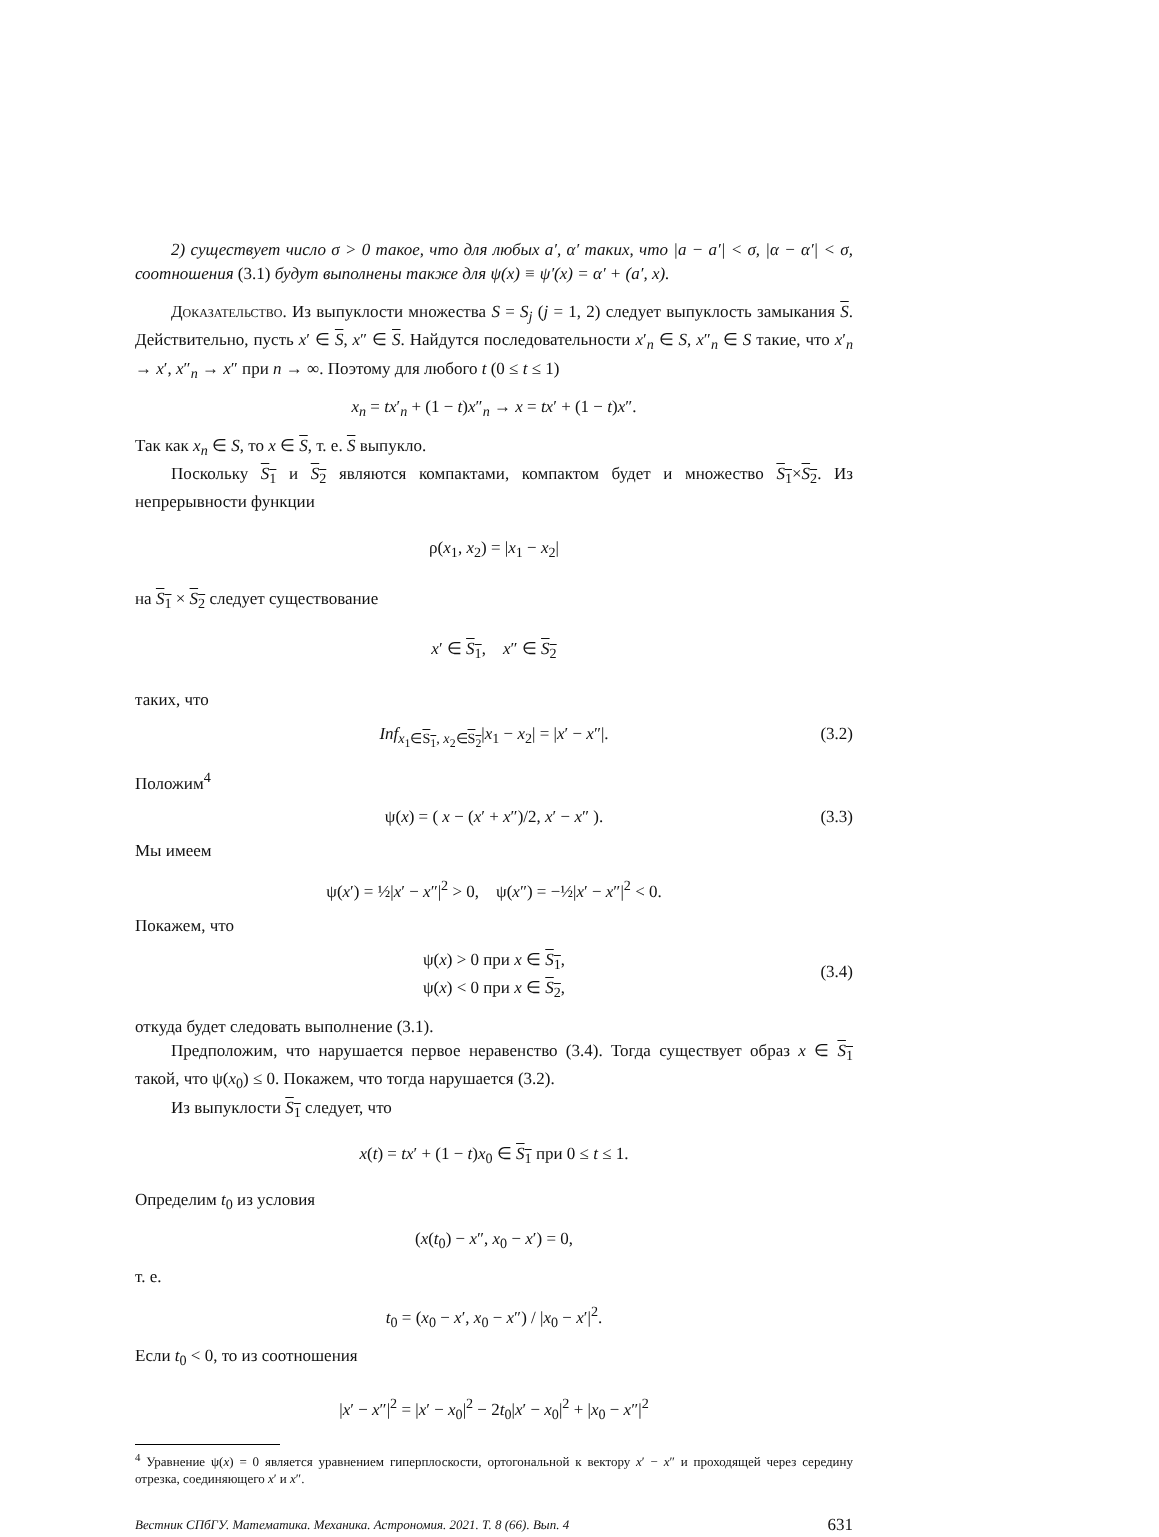2) существует число σ > 0 такое, что для любых a′, α′ таких, что |a − a′| < σ, |α − α′| < σ, соотношения (3.1) будут выполнены также для ψ(x) ≡ ψ′(x) = α′ + (a′, x).
Доказательство. Из выпуклости множества S = S<sub>j</sub> (j = 1, 2) следует выпуклость замыкания S. Действительно, пусть x′ ∈ S, x″ ∈ S. Найдутся последовательности x′<sub>n</sub> ∈ S, x″<sub>n</sub> ∈ S такие, что x′<sub>n</sub> → x′, x″<sub>n</sub> → x″ при n → ∞. Поэтому для любого t (0 ≤ t ≤ 1)
x<sub>n</sub> = tx′<sub>n</sub> + (1 − t)x″<sub>n</sub> → x = tx′ + (1 − t)x″.
Так как x<sub>n</sub> ∈ S, то x ∈ S, т. е. S выпукло.
Поскольку S<sub>1</sub> и S<sub>2</sub> являются компактами, компактом будет и множество S<sub>1</sub>×S<sub>2</sub>. Из непрерывности функции
ρ(x<sub>1</sub>, x<sub>2</sub>) = |x<sub>1</sub> − x<sub>2</sub>|
на S<sub>1</sub> × S<sub>2</sub> следует существование
x′ ∈ S<sub>1</sub>, x″ ∈ S<sub>2</sub>
таких, что
Inf<sub>x<sub>1</sub>∈S<sub>1</sub>, x<sub>2</sub>∈S<sub>2</sub></sub>|x<sub>1</sub> − x<sub>2</sub>| = |x′ − x″|. (3.2)
Положим<sup>4</sup>
ψ(x) = ( x − (x′ + x″)/2, x′ − x″ ). (3.3)
Мы имеем
ψ(x′) = ½|x′ − x″|<sup>2</sup> > 0, ψ(x″) = −½|x′ − x″|<sup>2</sup> < 0.
Покажем, что
ψ(x) > 0 при x ∈ S<sub>1</sub>,
ψ(x) < 0 при x ∈ S<sub>2</sub>,
(3.4)
откуда будет следовать выполнение (3.1).
Предположим, что нарушается первое неравенство (3.4). Тогда существует образ x ∈ S<sub>1</sub> такой, что ψ(x<sub>0</sub>) ≤ 0. Покажем, что тогда нарушается (3.2).
Из выпуклости S<sub>1</sub> следует, что
x(t) = tx′ + (1 − t)x<sub>0</sub> ∈ S<sub>1</sub> при 0 ≤ t ≤ 1.
Определим t<sub>0</sub> из условия
(x(t<sub>0</sub>) − x″, x<sub>0</sub> − x′) = 0,
т. е.
t<sub>0</sub> = (x<sub>0</sub> − x′, x<sub>0</sub> − x″) / |x<sub>0</sub> − x′|<sup>2</sup>.
Если t<sub>0</sub> < 0, то из соотношения
|x′ − x″|<sup>2</sup> = |x′ − x<sub>0</sub>|<sup>2</sup> − 2t<sub>0</sub>|x′ − x<sub>0</sub>|<sup>2</sup> + |x<sub>0</sub> − x″|<sup>2</sup>
<sup>4</sup> Уравнение ψ(x) = 0 является уравнением гиперплоскости, ортогональной к вектору x′ − x″ и проходящей через середину отрезка, соединяющего x′ и x″.
Вестник СПбГУ. Математика. Механика. Астрономия. 2021. Т. 8 (66). Вып. 4 631